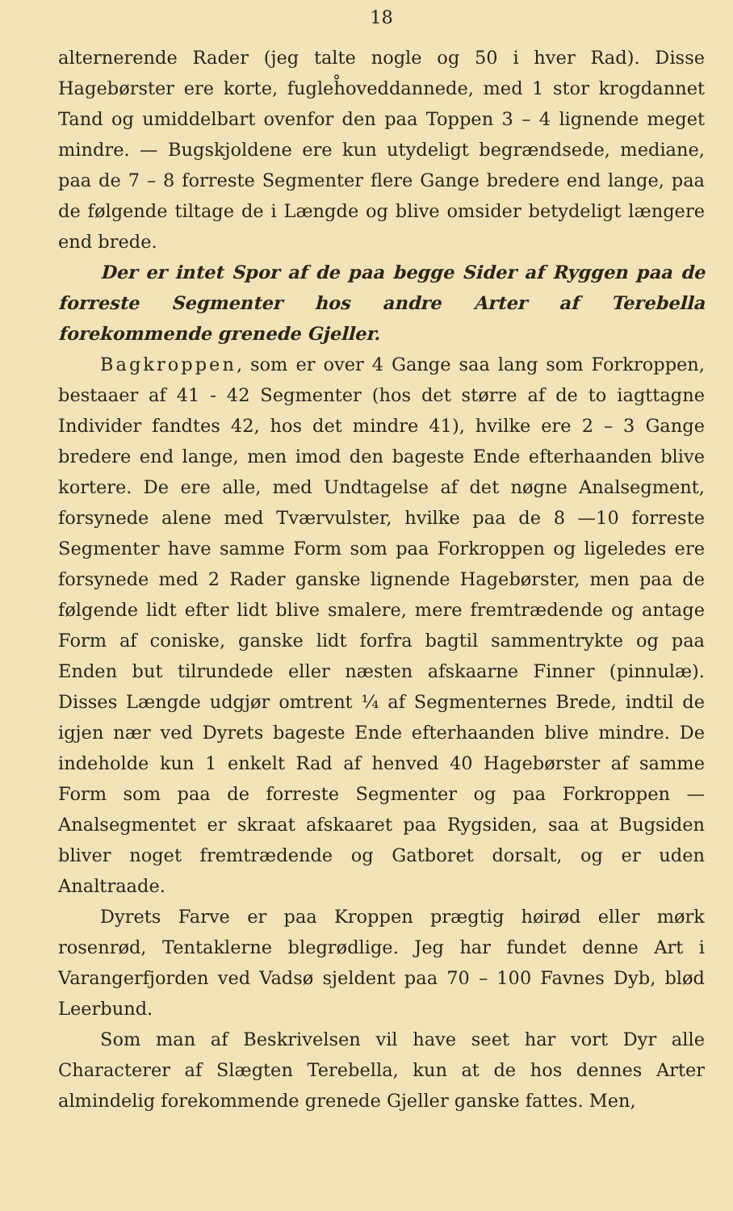18
alternerende Rader (jeg talte nogle og 50 i hver Rad). Disse Hagebørster ere korte, fugleh̊oveddannede, med 1 stor krogdannet Tand og umiddelbart ovenfor den paa Toppen 3 – 4 lignende meget mindre. — Bugskjoldene ere kun utydeligt begrændsede, mediane, paa de 7 – 8 forreste Segmenter flere Gange bredere end lange, paa de følgende tiltage de i Længde og blive omsider betydeligt længere end brede.
Der er intet Spor af de paa begge Sider af Ryggen paa de forreste Segmenter hos andre Arter af Terebella forekommende grenede Gjeller.
Bagkroppen, som er over 4 Gange saa lang som Forkroppen, bestaaer af 41 - 42 Segmenter (hos det større af de to iagttagne Individer fandtes 42, hos det mindre 41), hvilke ere 2 – 3 Gange bredere end lange, men imod den bageste Ende efterhaanden blive kortere. De ere alle, med Undtagelse af det nøgne Analsegment, forsynede alene med Tværvulster, hvilke paa de 8 —10 forreste Segmenter have samme Form som paa Forkroppen og ligeledes ere forsynede med 2 Rader ganske lignende Hagebørster, men paa de følgende lidt efter lidt blive smalere, mere fremtrædende og antage Form af coniske, ganske lidt forfra bagtil sammentrykte og paa Enden but tilrundede eller næsten afskaarne Finner (pinnulæ). Disses Længde udgjør omtrent ¼ af Segmenternes Brede, indtil de igjen nær ved Dyrets bageste Ende efterhaanden blive mindre. De indeholde kun 1 enkelt Rad af henved 40 Hagebørster af samme Form som paa de forreste Segmenter og paa Forkroppen — Analsegmentet er skraat afskaaret paa Rygsiden, saa at Bugsiden bliver noget fremtrædende og Gatboret dorsalt, og er uden Analtraade.
Dyrets Farve er paa Kroppen prægtig høirød eller mørk rosenrød, Tentaklerne blegrødlige. Jeg har fundet denne Art i Varangerfjorden ved Vadsø sjeldent paa 70 – 100 Favnes Dyb, blød Leerbund.
Som man af Beskrivelsen vil have seet har vort Dyr alle Characterer af Slægten Terebella, kun at de hos dennes Arter almindelig forekommende grenede Gjeller ganske fattes. Men,